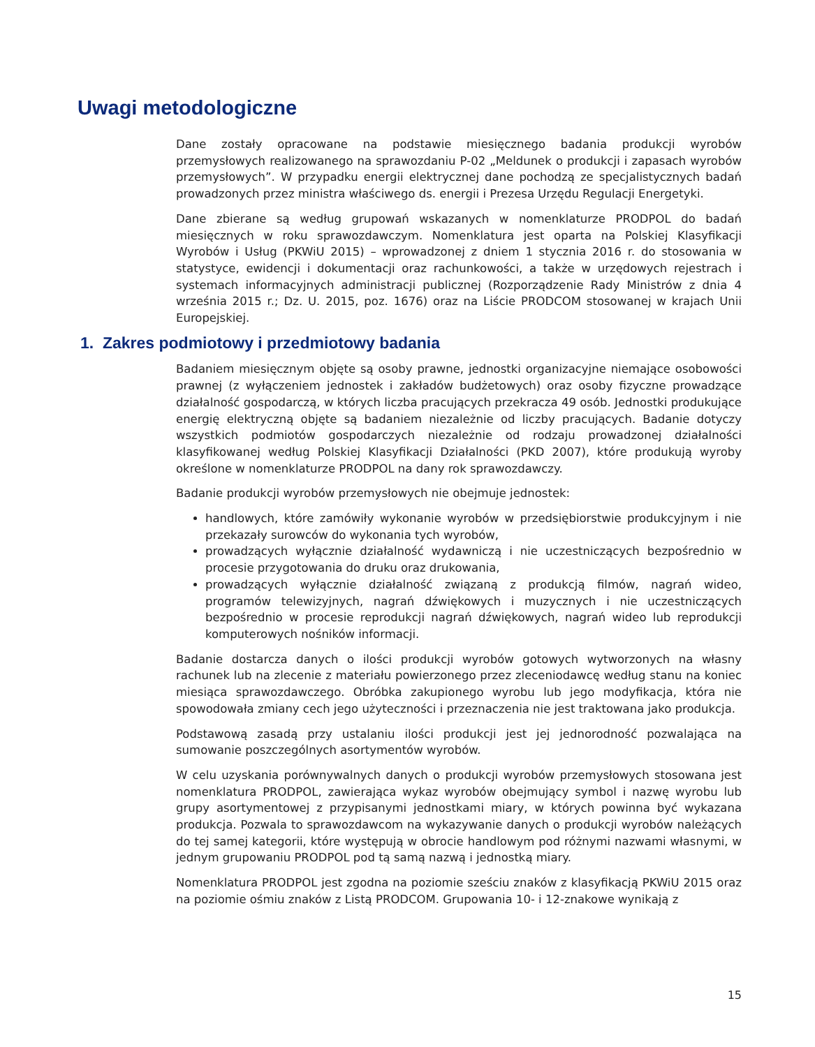Uwagi metodologiczne
Dane zostały opracowane na podstawie miesięcznego badania produkcji wyrobów przemysłowych realizowanego na sprawozdaniu P-02 „Meldunek o produkcji i zapasach wyrobów przemysłowych”. W przypadku energii elektrycznej dane pochodzą ze specjalistycznych badań prowadzonych przez ministra właściwego ds. energii i Prezesa Urzędu Regulacji Energetyki.
Dane zbierane są według grupowań wskazanych w nomenklaturze PRODPOL do badań miesięcznych w roku sprawozdawczym. Nomenklatura jest oparta na Polskiej Klasyfikacji Wyrobów i Usług (PKWiU 2015) – wprowadzonej z dniem 1 stycznia 2016 r. do stosowania w statystyce, ewidencji i dokumentacji oraz rachunkowości, a także w urzędowych rejestrach i systemach informacyjnych administracji publicznej (Rozporządzenie Rady Ministrów z dnia 4 września 2015 r.; Dz. U. 2015, poz. 1676) oraz na Liście PRODCOM stosowanej w krajach Unii Europejskiej.
1. Zakres podmiotowy i przedmiotowy badania
Badaniem miesięcznym objęte są osoby prawne, jednostki organizacyjne niemające osobowości prawnej (z wyłączeniem jednostek i zakładów budżetowych) oraz osoby fizyczne prowadzące działalność gospodarczą, w których liczba pracujących przekracza 49 osób. Jednostki produkujące energię elektryczną objęte są badaniem niezależnie od liczby pracujących. Badanie dotyczy wszystkich podmiotów gospodarczych niezależnie od rodzaju prowadzonej działalności klasyfikowanej według Polskiej Klasyfikacji Działalności (PKD 2007), które produkują wyroby określone w nomenklaturze PRODPOL na dany rok sprawozdawczy.
Badanie produkcji wyrobów przemysłowych nie obejmuje jednostek:
handlowych, które zamówiły wykonanie wyrobów w przedsiębiorstwie produkcyjnym i nie przekazały surowców do wykonania tych wyrobów,
prowadzących wyłącznie działalność wydawniczą i nie uczestniczących bezpośrednio w procesie przygotowania do druku oraz drukowania,
prowadzących wyłącznie działalność związaną z produkcją filmów, nagrań wideo, programów telewizyjnych, nagrań dźwiękowych i muzycznych i nie uczestniczących bezpośrednio w procesie reprodukcji nagrań dźwiękowych, nagrań wideo lub reprodukcji komputerowych nośników informacji.
Badanie dostarcza danych o ilości produkcji wyrobów gotowych wytworzonych na własny rachunek lub na zlecenie z materiału powierzonego przez zleceniodawcę według stanu na koniec miesiąca sprawozdawczego. Obróbka zakupionego wyrobu lub jego modyfikacja, która nie spowodowała zmiany cech jego użyteczności i przeznaczenia nie jest traktowana jako produkcja.
Podstawową zasadą przy ustalaniu ilości produkcji jest jej jednorodność pozwalająca na sumowanie poszczególnych asortymentów wyrobów.
W celu uzyskania porównywalnych danych o produkcji wyrobów przemysłowych stosowana jest nomenklatura PRODPOL, zawierająca wykaz wyrobów obejmujący symbol i nazwę wyrobu lub grupy asortymentowej z przypisanymi jednostkami miary, w których powinna być wykazana produkcja. Pozwala to sprawozdawcom na wykazywanie danych o produkcji wyrobów należących do tej samej kategorii, które występują w obrocie handlowym pod różnymi nazwami własnymi, w jednym grupowaniu PRODPOL pod tą samą nazwą i jednostką miary.
Nomenklatura PRODPOL jest zgodna na poziomie sześciu znaków z klasyfikacją PKWiU 2015 oraz na poziomie ośmiu znaków z Listą PRODCOM. Grupowania 10- i 12-znakowe wynikają z
15